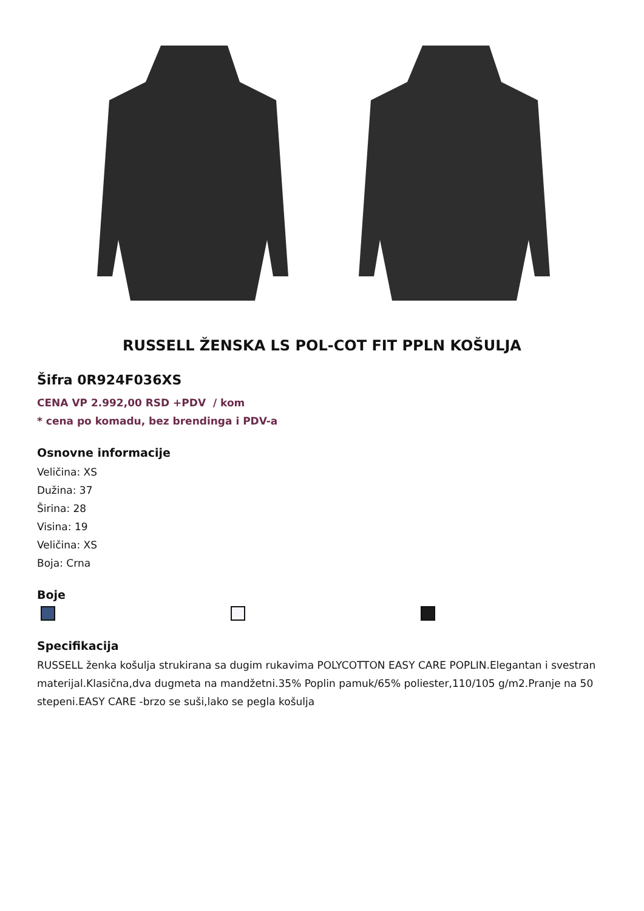RUSSELL ŽENSKA LS POL-COT FIT PPLN KOŠULJA
Šifra 0R924F036XS
CENA VP 2.992,00 RSD +PDV / kom
* cena po komadu, bez brendinga i PDV-a
Osnovne informacije
Veličina: XS
Dužina: 37
Širina: 28
Visina: 19
Veličina: XS
Boja: Crna
Boje
Specifikacija
RUSSELL ženka košulja strukirana sa dugim rukavima POLYCOTTON EASY CARE POPLIN.Elegantan i svestran materijal.Klasična,dva dugmeta na mandžetni.35% Poplin pamuk/65% poliester,110/105 g/m2.Pranje na 50 stepeni.EASY CARE -brzo se suši,lako se pegla košulja